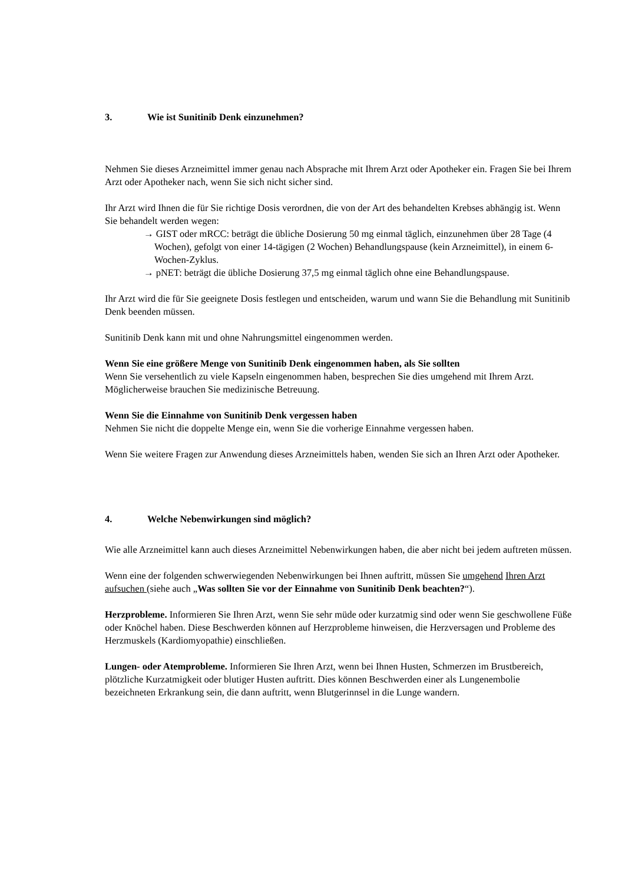3. Wie ist Sunitinib Denk einzunehmen?
Nehmen Sie dieses Arzneimittel immer genau nach Absprache mit Ihrem Arzt oder Apotheker ein. Fragen Sie bei Ihrem Arzt oder Apotheker nach, wenn Sie sich nicht sicher sind.
Ihr Arzt wird Ihnen die für Sie richtige Dosis verordnen, die von der Art des behandelten Krebses abhängig ist. Wenn Sie behandelt werden wegen:
→ GIST oder mRCC: beträgt die übliche Dosierung 50 mg einmal täglich, einzunehmen über 28 Tage (4 Wochen), gefolgt von einer 14-tägigen (2 Wochen) Behandlungspause (kein Arzneimittel), in einem 6-Wochen-Zyklus.
→ pNET: beträgt die übliche Dosierung 37,5 mg einmal täglich ohne eine Behandlungspause.
Ihr Arzt wird die für Sie geeignete Dosis festlegen und entscheiden, warum und wann Sie die Behandlung mit Sunitinib Denk beenden müssen.
Sunitinib Denk kann mit und ohne Nahrungsmittel eingenommen werden.
Wenn Sie eine größere Menge von Sunitinib Denk eingenommen haben, als Sie sollten
Wenn Sie versehentlich zu viele Kapseln eingenommen haben, besprechen Sie dies umgehend mit Ihrem Arzt. Möglicherweise brauchen Sie medizinische Betreuung.
Wenn Sie die Einnahme von Sunitinib Denk vergessen haben
Nehmen Sie nicht die doppelte Menge ein, wenn Sie die vorherige Einnahme vergessen haben.
Wenn Sie weitere Fragen zur Anwendung dieses Arzneimittels haben, wenden Sie sich an Ihren Arzt oder Apotheker.
4. Welche Nebenwirkungen sind möglich?
Wie alle Arzneimittel kann auch dieses Arzneimittel Nebenwirkungen haben, die aber nicht bei jedem auftreten müssen.
Wenn eine der folgenden schwerwiegenden Nebenwirkungen bei Ihnen auftritt, müssen Sie umgehend Ihren Arzt aufsuchen (siehe auch „Was sollten Sie vor der Einnahme von Sunitinib Denk beachten?“).
Herzprobleme. Informieren Sie Ihren Arzt, wenn Sie sehr müde oder kurzatmig sind oder wenn Sie geschwollene Füße oder Knöchel haben. Diese Beschwerden können auf Herzprobleme hinweisen, die Herzversagen und Probleme des Herzmuskels (Kardiomyopathie) einschließen.
Lungen- oder Atemprobleme. Informieren Sie Ihren Arzt, wenn bei Ihnen Husten, Schmerzen im Brustbereich, plötzliche Kurzatmigkeit oder blutiger Husten auftritt. Dies können Beschwerden einer als Lungenembolie bezeichneten Erkrankung sein, die dann auftritt, wenn Blutgerinnsel in die Lunge wandern.